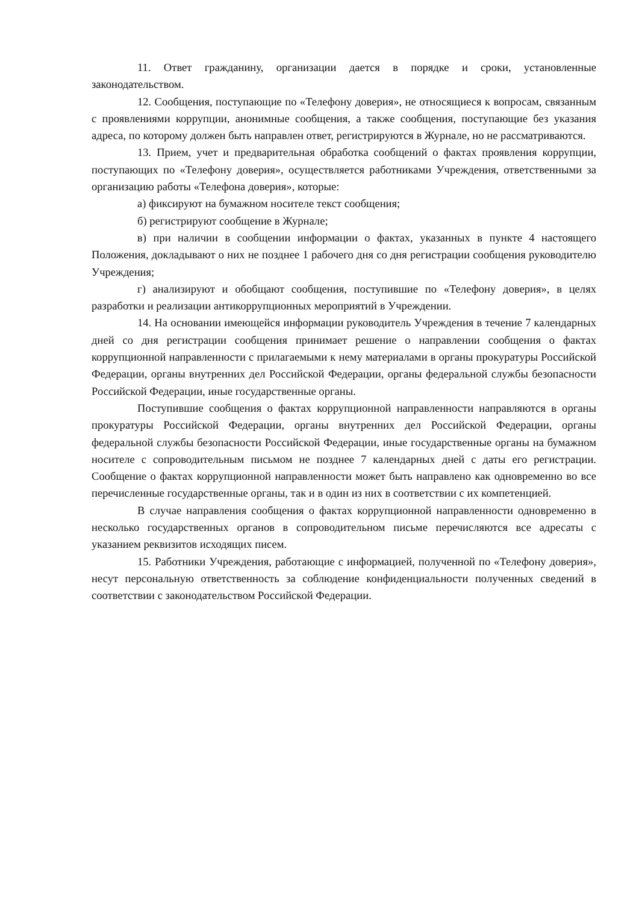11. Ответ гражданину, организации дается в порядке и сроки, установленные законодательством.
12. Сообщения, поступающие по «Телефону доверия», не относящиеся к вопросам, связанным с проявлениями коррупции, анонимные сообщения, а также сообщения, поступающие без указания адреса, по которому должен быть направлен ответ, регистрируются в Журнале, но не рассматриваются.
13. Прием, учет и предварительная обработка сообщений о фактах проявления коррупции, поступающих по «Телефону доверия», осуществляется работниками Учреждения, ответственными за организацию работы «Телефона доверия», которые:
а) фиксируют на бумажном носителе текст сообщения;
б) регистрируют сообщение в Журнале;
в) при наличии в сообщении информации о фактах, указанных в пункте 4 настоящего Положения, докладывают о них не позднее 1 рабочего дня со дня регистрации сообщения руководителю Учреждения;
г) анализируют и обобщают сообщения, поступившие по «Телефону доверия», в целях разработки и реализации антикоррупционных мероприятий в Учреждении.
14. На основании имеющейся информации руководитель Учреждения в течение 7 календарных дней со дня регистрации сообщения принимает решение о направлении сообщения о фактах коррупционной направленности с прилагаемыми к нему материалами в органы прокуратуры Российской Федерации, органы внутренних дел Российской Федерации, органы федеральной службы безопасности Российской Федерации, иные государственные органы.
Поступившие сообщения о фактах коррупционной направленности направляются в органы прокуратуры Российской Федерации, органы внутренних дел Российской Федерации, органы федеральной службы безопасности Российской Федерации, иные государственные органы на бумажном носителе с сопроводительным письмом не позднее 7 календарных дней с даты его регистрации. Сообщение о фактах коррупционной направленности может быть направлено как одновременно во все перечисленные государственные органы, так и в один из них в соответствии с их компетенцией.
В случае направления сообщения о фактах коррупционной направленности одновременно в несколько государственных органов в сопроводительном письме перечисляются все адресаты с указанием реквизитов исходящих писем.
15. Работники Учреждения, работающие с информацией, полученной по «Телефону доверия», несут персональную ответственность за соблюдение конфиденциальности полученных сведений в соответствии с законодательством Российской Федерации.